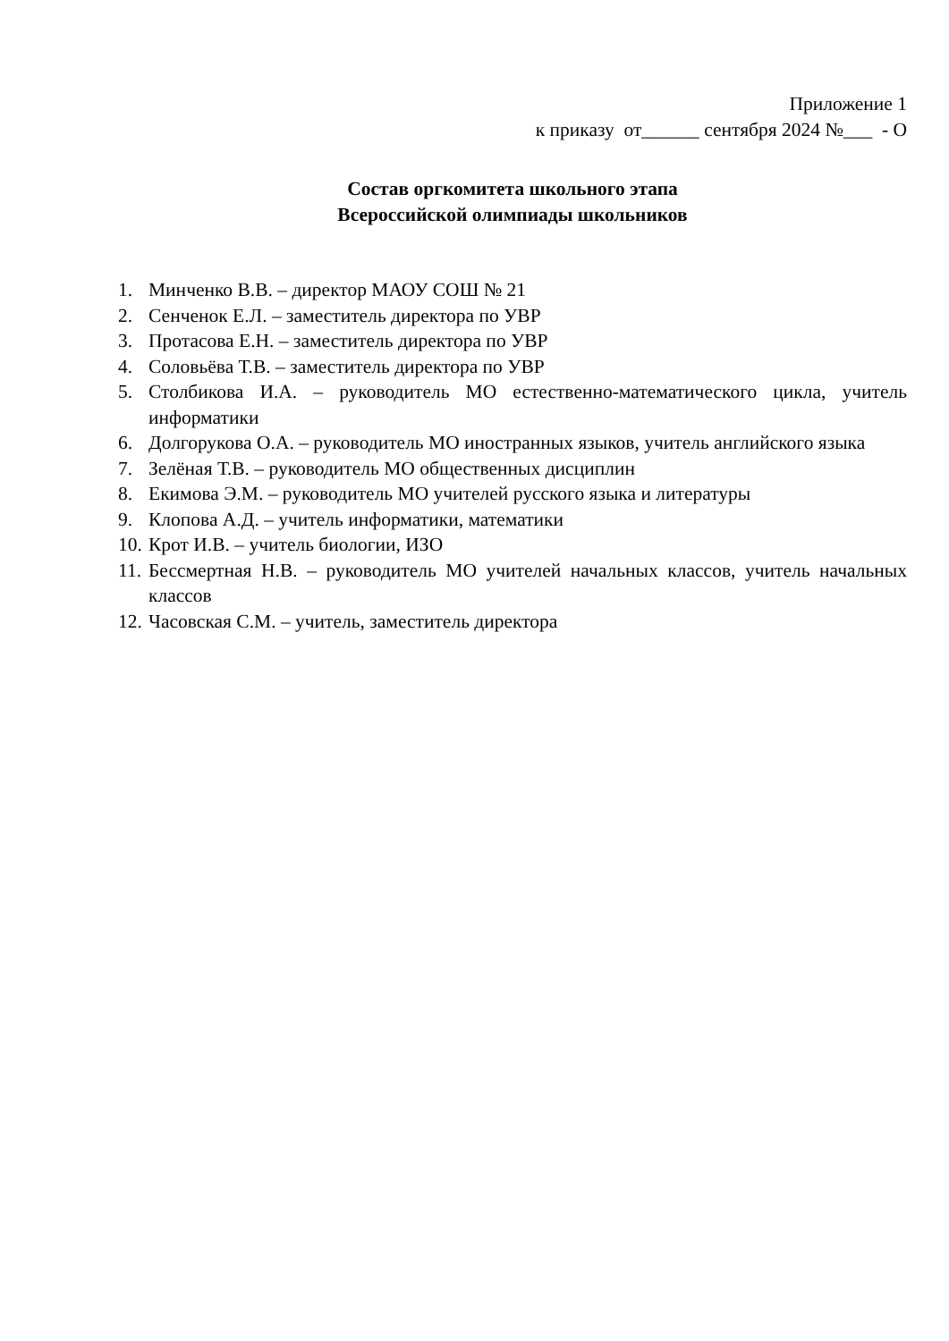Приложение 1
к приказу от______ сентября 2024 №___ - О
Состав оргкомитета школьного этапа
Всероссийской олимпиады школьников
1. Минченко В.В. – директор МАОУ СОШ № 21
2. Сенченок Е.Л. – заместитель директора по УВР
3. Протасова Е.Н. – заместитель директора по УВР
4. Соловьёва Т.В. – заместитель директора по УВР
5. Столбикова И.А. – руководитель МО естественно-математического цикла, учитель информатики
6. Долгорукова О.А. – руководитель МО иностранных языков, учитель английского языка
7. Зелёная Т.В. – руководитель МО общественных дисциплин
8. Екимова Э.М. – руководитель МО учителей русского языка и литературы
9. Клопова А.Д. – учитель информатики, математики
10. Крот И.В. – учитель биологии, ИЗО
11. Бессмертная Н.В. – руководитель МО учителей начальных классов, учитель начальных классов
12. Часовская С.М. – учитель, заместитель директора